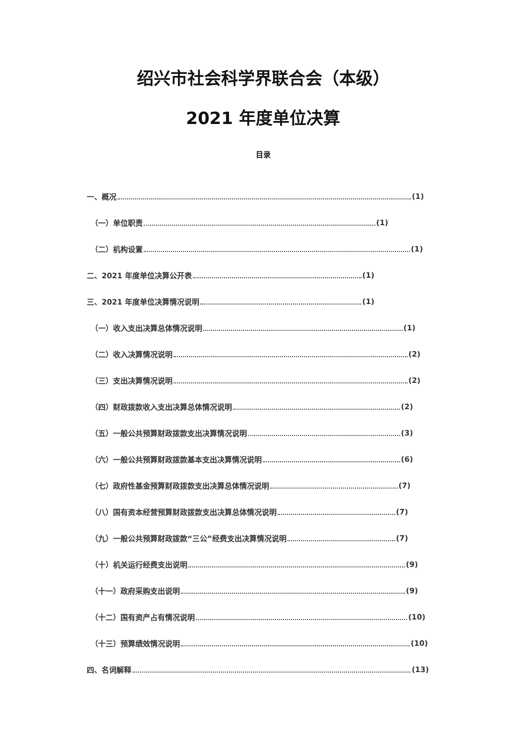绍兴市社会科学界联合会（本级）
2021 年度单位决算
目录
一、概况 (1)
（一）单位职责 (1)
（二）机构设置 (1)
二、2021 年度单位决算公开表 (1)
三、2021 年度单位决算情况说明 (1)
（一）收入支出决算总体情况说明 (1)
（二）收入决算情况说明 (2)
（三）支出决算情况说明 (2)
（四）财政拨款收入支出决算总体情况说明 (2)
（五）一般公共预算财政拨款支出决算情况说明 (3)
（六）一般公共预算财政拨款基本支出决算情况说明 (6)
（七）政府性基金预算财政拨款支出决算总体情况说明 (7)
（八）国有资本经营预算财政拨款支出决算总体情况说明 (7)
（九）一般公共预算财政拨款“三公”经费支出决算情况说明 (7)
（十）机关运行经费支出说明 (9)
（十一）政府采购支出说明 (9)
（十二）国有资产占有情况说明 (10)
（十三）预算绩效情况说明 (10)
四、名词解释 (13)